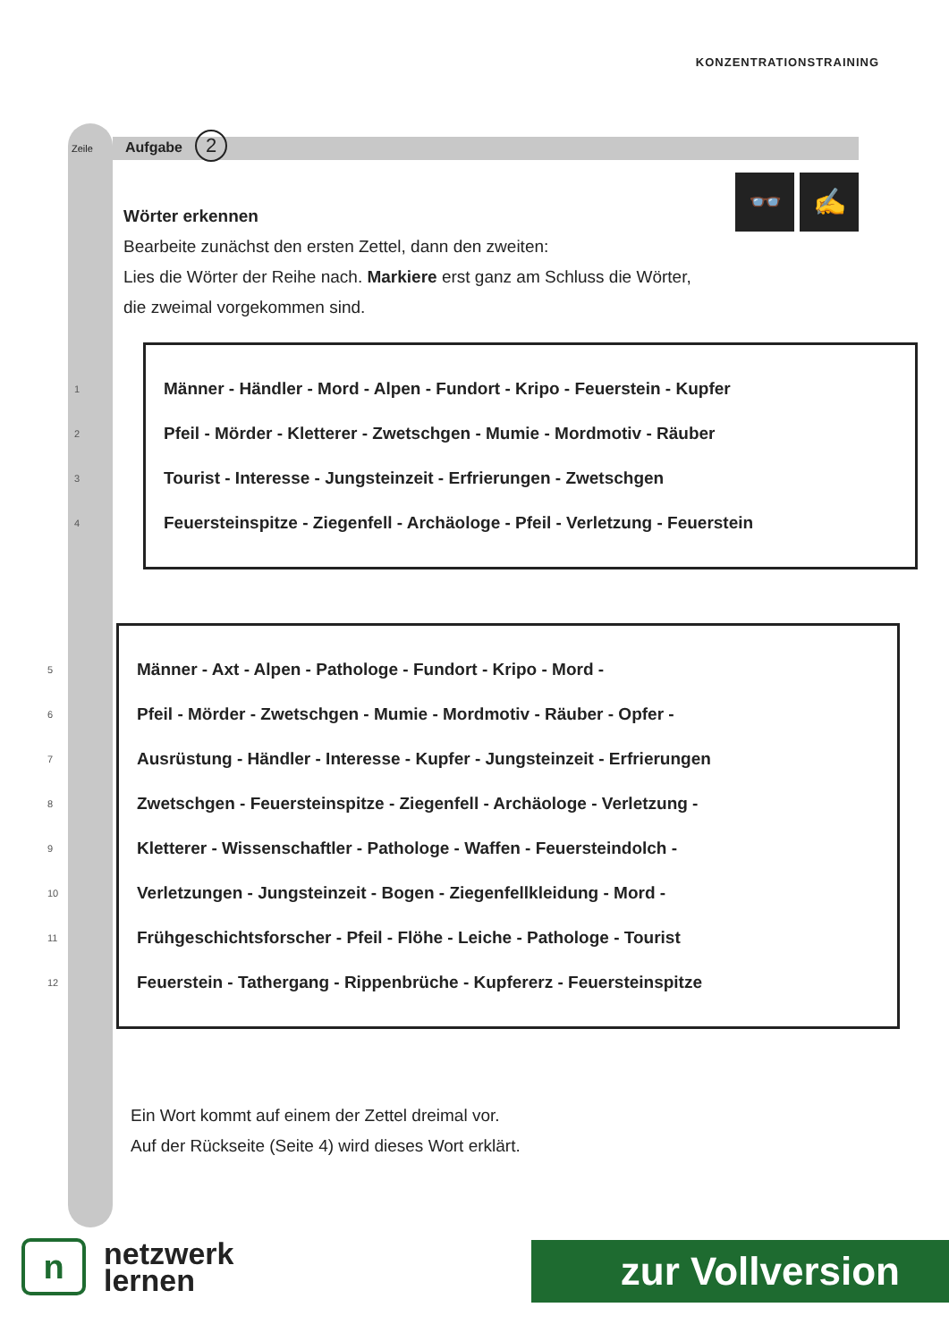KONZENTRATIONSTRAINING
Zeile Aufgabe 2
👓 ✍
Wörter erkennen
Bearbeite zunächst den ersten Zettel, dann den zweiten:
Lies die Wörter der Reihe nach. Markiere erst ganz am Schluss die Wörter,
die zweimal vorgekommen sind.
1 Männer - Händler - Mord - Alpen - Fundort - Kripo - Feuerstein - Kupfer
2 Pfeil - Mörder - Kletterer - Zwetschgen - Mumie - Mordmotiv - Räuber
3 Tourist - Interesse - Jungsteinzeit - Erfrierungen - Zwetschgen
4 Feuersteinspitze - Ziegenfell - Archäologe - Pfeil - Verletzung - Feuerstein
5 Männer - Axt - Alpen - Pathologe - Fundort - Kripo - Mord -
6 Pfeil - Mörder - Zwetschgen - Mumie - Mordmotiv - Räuber - Opfer -
7 Ausrüstung - Händler - Interesse - Kupfer - Jungsteinzeit - Erfrierungen
8 Zwetschgen - Feuersteinspitze - Ziegenfell - Archäologe - Verletzung -
9 Kletterer - Wissenschaftler - Pathologe - Waffen - Feuersteindolch -
10 Verletzungen - Jungsteinzeit - Bogen - Ziegenfellkleidung - Mord -
11 Frühgeschichtsforscher - Pfeil - Flöhe - Leiche - Pathologe - Tourist
12 Feuerstein - Tathergang - Rippenbrüche - Kupfererz - Feuersteinspitze
Ein Wort kommt auf einem der Zettel dreimal vor.
Auf der Rückseite (Seite 4) wird dieses Wort erklärt.
n
netzwerk
lernen
zur Vollversion